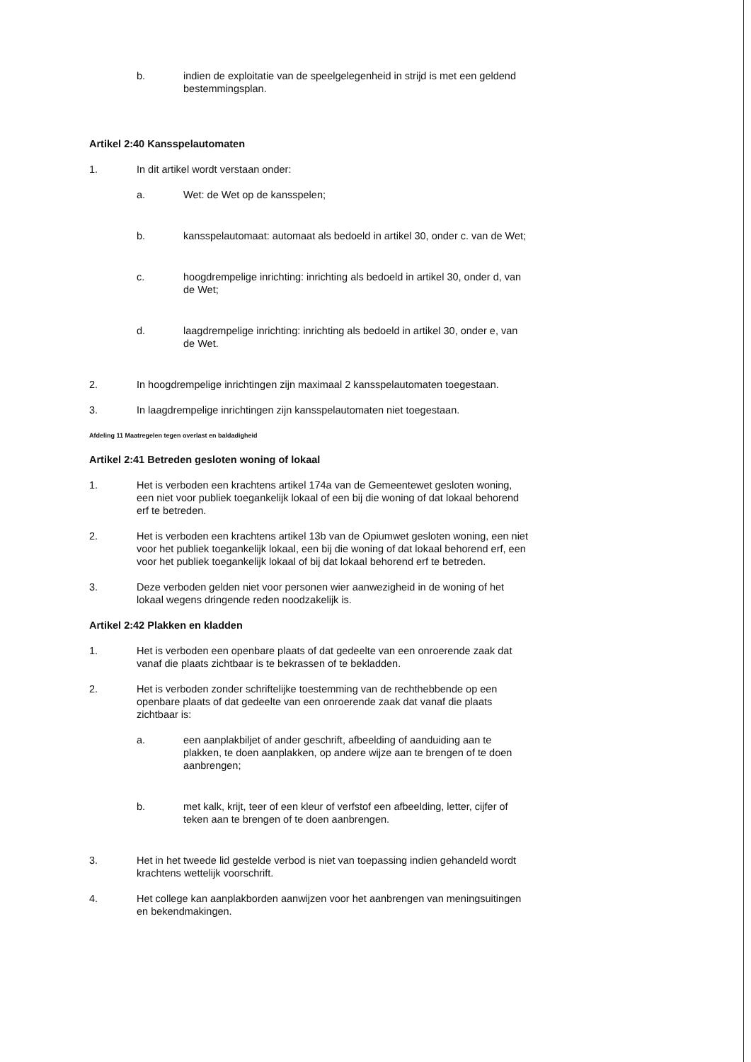b. indien de exploitatie van de speelgelegenheid in strijd is met een geldend bestemmingsplan.
Artikel 2:40 Kansspelautomaten
1. In dit artikel wordt verstaan onder:
a. Wet: de Wet op de kansspelen;
b. kansspelautomaat: automaat als bedoeld in artikel 30, onder c. van de Wet;
c. hoogdrempelige inrichting: inrichting als bedoeld in artikel 30, onder d, van de Wet;
d. laagdrempelige inrichting: inrichting als bedoeld in artikel 30, onder e, van de Wet.
2. In hoogdrempelige inrichtingen zijn maximaal 2 kansspelautomaten toegestaan.
3. In laagdrempelige inrichtingen zijn kansspelautomaten niet toegestaan.
Afdeling 11 Maatregelen tegen overlast en baldadigheid
Artikel 2:41 Betreden gesloten woning of lokaal
1. Het is verboden een krachtens artikel 174a van de Gemeentewet gesloten woning, een niet voor publiek toegankelijk lokaal of een bij die woning of dat lokaal behorend erf te betreden.
2. Het is verboden een krachtens artikel 13b van de Opiumwet gesloten woning, een niet voor het publiek toegankelijk lokaal, een bij die woning of dat lokaal behorend erf, een voor het publiek toegankelijk lokaal of bij dat lokaal behorend erf te betreden.
3. Deze verboden gelden niet voor personen wier aanwezigheid in de woning of het lokaal wegens dringende reden noodzakelijk is.
Artikel 2:42 Plakken en kladden
1. Het is verboden een openbare plaats of dat gedeelte van een onroerende zaak dat vanaf die plaats zichtbaar is te bekrassen of te bekladden.
2. Het is verboden zonder schriftelijke toestemming van de rechthebbende op een openbare plaats of dat gedeelte van een onroerende zaak dat vanaf die plaats zichtbaar is:
a. een aanplakbiljet of ander geschrift, afbeelding of aanduiding aan te plakken, te doen aanplakken, op andere wijze aan te brengen of te doen aanbrengen;
b. met kalk, krijt, teer of een kleur of verfstof een afbeelding, letter, cijfer of teken aan te brengen of te doen aanbrengen.
3. Het in het tweede lid gestelde verbod is niet van toepassing indien gehandeld wordt krachtens wettelijk voorschrift.
4. Het college kan aanplakborden aanwijzen voor het aanbrengen van meningsuitingen en bekendmakingen.